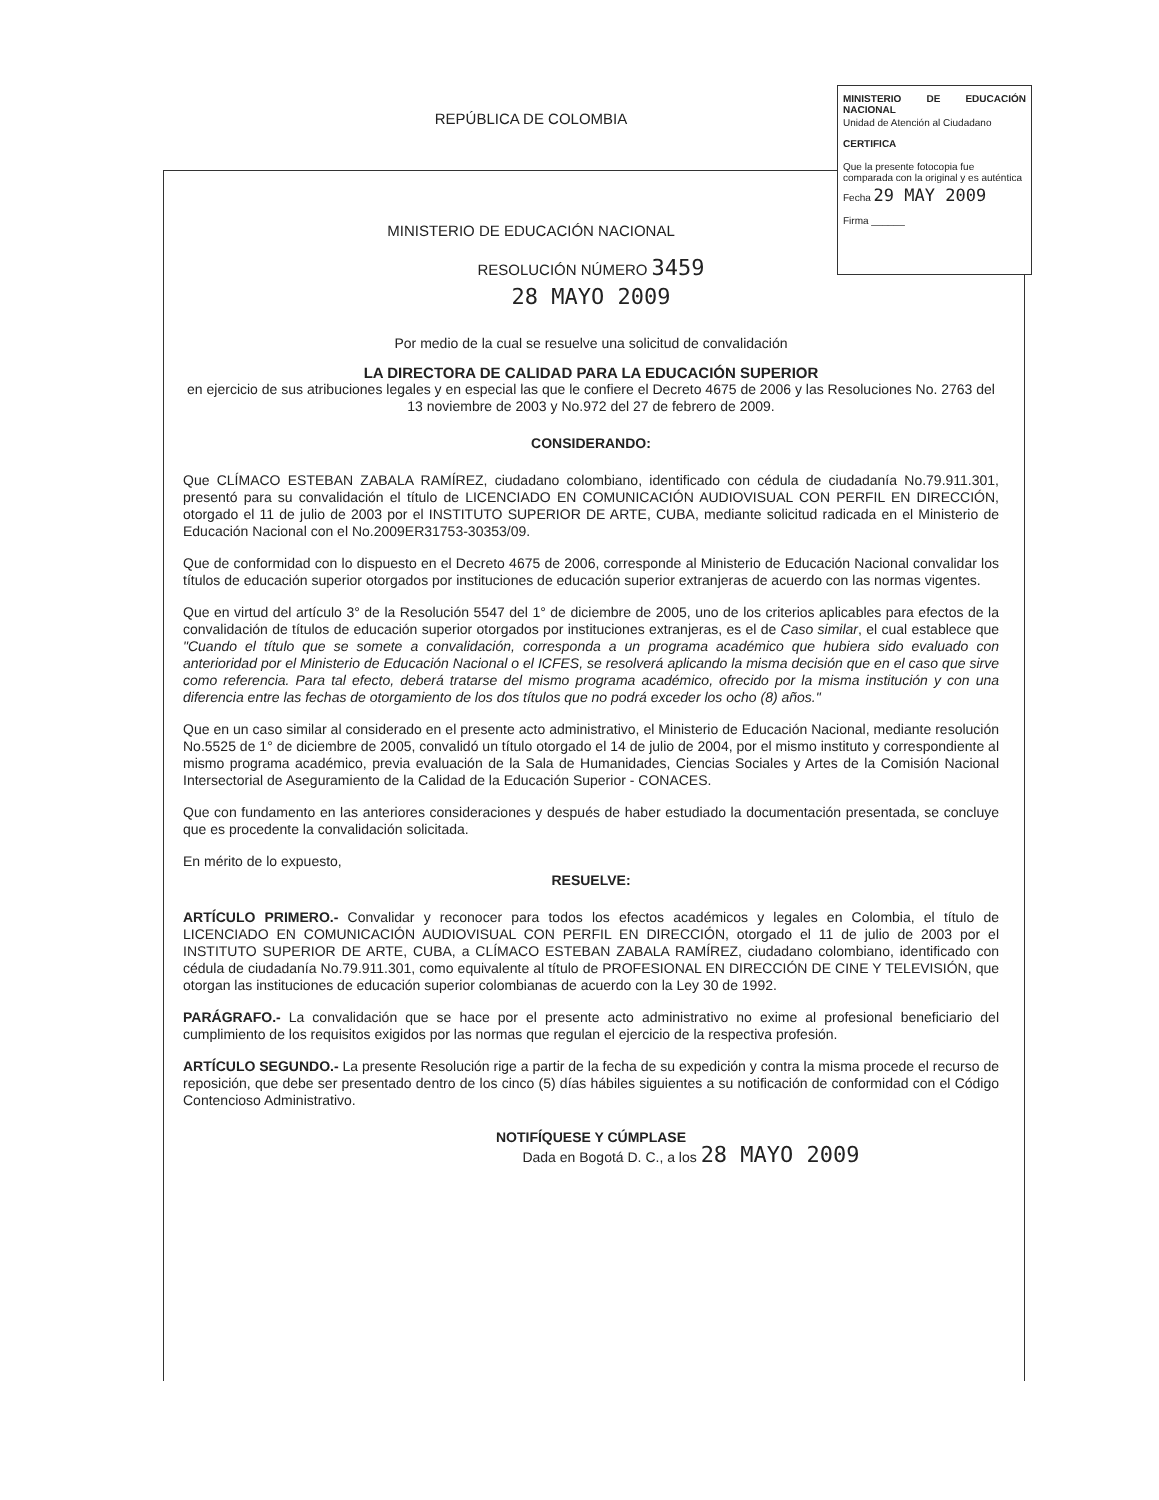MINISTERIO DE EDUCACIÓN NACIONAL
Unidad de Atención al Ciudadano
CERTIFICA
Que la presente fotocopia fue comparada con la original y es auténtica
Fecha 29 MAY 2009
Firma ______
REPÚBLICA DE COLOMBIA
MINISTERIO DE EDUCACIÓN NACIONAL
RESOLUCIÓN NÚMERO 3459
28 MAYO 2009
Por medio de la cual se resuelve una solicitud de convalidación
LA DIRECTORA DE CALIDAD PARA LA EDUCACIÓN SUPERIOR
en ejercicio de sus atribuciones legales y en especial las que le confiere el Decreto 4675 de 2006 y las Resoluciones No. 2763 del 13 noviembre de 2003 y No.972 del 27 de febrero de 2009.
CONSIDERANDO:
Que CLÍMACO ESTEBAN ZABALA RAMÍREZ, ciudadano colombiano, identificado con cédula de ciudadanía No.79.911.301, presentó para su convalidación el título de LICENCIADO EN COMUNICACIÓN AUDIOVISUAL CON PERFIL EN DIRECCIÓN, otorgado el 11 de julio de 2003 por el INSTITUTO SUPERIOR DE ARTE, CUBA, mediante solicitud radicada en el Ministerio de Educación Nacional con el No.2009ER31753-30353/09.
Que de conformidad con lo dispuesto en el Decreto 4675 de 2006, corresponde al Ministerio de Educación Nacional convalidar los títulos de educación superior otorgados por instituciones de educación superior extranjeras de acuerdo con las normas vigentes.
Que en virtud del artículo 3° de la Resolución 5547 del 1° de diciembre de 2005, uno de los criterios aplicables para efectos de la convalidación de títulos de educación superior otorgados por instituciones extranjeras, es el de Caso similar, el cual establece que "Cuando el título que se somete a convalidación, corresponda a un programa académico que hubiera sido evaluado con anterioridad por el Ministerio de Educación Nacional o el ICFES, se resolverá aplicando la misma decisión que en el caso que sirve como referencia. Para tal efecto, deberá tratarse del mismo programa académico, ofrecido por la misma institución y con una diferencia entre las fechas de otorgamiento de los dos títulos que no podrá exceder los ocho (8) años."
Que en un caso similar al considerado en el presente acto administrativo, el Ministerio de Educación Nacional, mediante resolución No.5525 de 1° de diciembre de 2005, convalidó un título otorgado el 14 de julio de 2004, por el mismo instituto y correspondiente al mismo programa académico, previa evaluación de la Sala de Humanidades, Ciencias Sociales y Artes de la Comisión Nacional Intersectorial de Aseguramiento de la Calidad de la Educación Superior - CONACES.
Que con fundamento en las anteriores consideraciones y después de haber estudiado la documentación presentada, se concluye que es procedente la convalidación solicitada.
En mérito de lo expuesto,
RESUELVE:
ARTÍCULO PRIMERO.- Convalidar y reconocer para todos los efectos académicos y legales en Colombia, el título de LICENCIADO EN COMUNICACIÓN AUDIOVISUAL CON PERFIL EN DIRECCIÓN, otorgado el 11 de julio de 2003 por el INSTITUTO SUPERIOR DE ARTE, CUBA, a CLÍMACO ESTEBAN ZABALA RAMÍREZ, ciudadano colombiano, identificado con cédula de ciudadanía No.79.911.301, como equivalente al título de PROFESIONAL EN DIRECCIÓN DE CINE Y TELEVISIÓN, que otorgan las instituciones de educación superior colombianas de acuerdo con la Ley 30 de 1992.
PARÁGRAFO.- La convalidación que se hace por el presente acto administrativo no exime al profesional beneficiario del cumplimiento de los requisitos exigidos por las normas que regulan el ejercicio de la respectiva profesión.
ARTÍCULO SEGUNDO.- La presente Resolución rige a partir de la fecha de su expedición y contra la misma procede el recurso de reposición, que debe ser presentado dentro de los cinco (5) días hábiles siguientes a su notificación de conformidad con el Código Contencioso Administrativo.
NOTIFÍQUESE Y CÚMPLASE
Dada en Bogotá D. C., a los 28 MAYO 2009